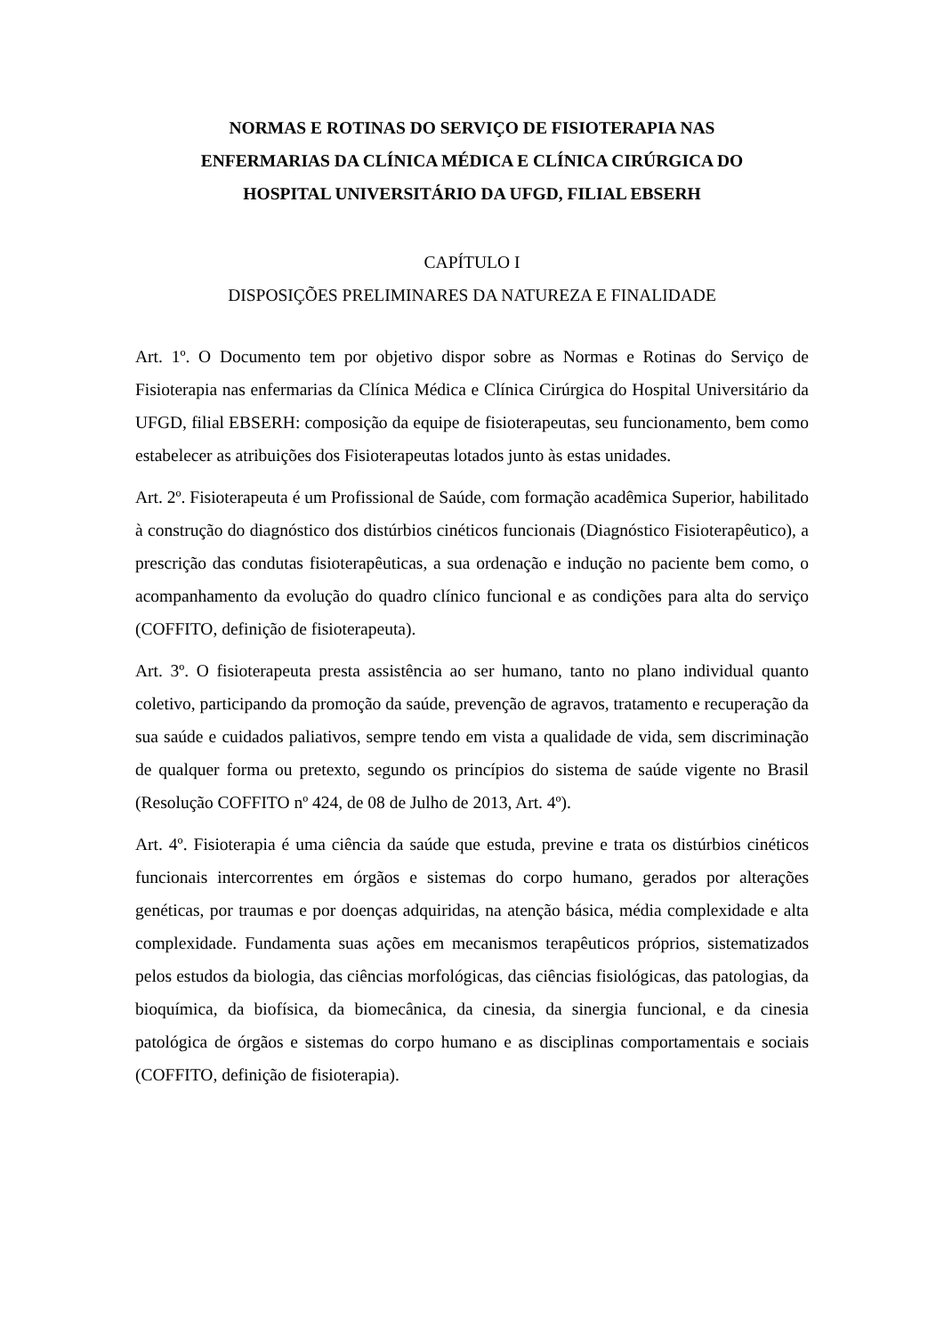NORMAS E ROTINAS DO SERVIÇO DE FISIOTERAPIA NAS
ENFERMARIAS DA CLÍNICA MÉDICA E CLÍNICA CIRÚRGICA DO
HOSPITAL UNIVERSITÁRIO DA UFGD, FILIAL EBSERH
CAPÍTULO I
DISPOSIÇÕES PRELIMINARES DA NATUREZA E FINALIDADE
Art. 1º. O Documento tem por objetivo dispor sobre as Normas e Rotinas do Serviço de Fisioterapia nas enfermarias da Clínica Médica e Clínica Cirúrgica do Hospital Universitário da UFGD, filial EBSERH: composição da equipe de fisioterapeutas, seu funcionamento, bem como estabelecer as atribuições dos Fisioterapeutas lotados junto às estas unidades.
Art. 2º. Fisioterapeuta é um Profissional de Saúde, com formação acadêmica Superior, habilitado à construção do diagnóstico dos distúrbios cinéticos funcionais (Diagnóstico Fisioterapêutico), a prescrição das condutas fisioterapêuticas, a sua ordenação e indução no paciente bem como, o acompanhamento da evolução do quadro clínico funcional e as condições para alta do serviço (COFFITO, definição de fisioterapeuta).
Art. 3º. O fisioterapeuta presta assistência ao ser humano, tanto no plano individual quanto coletivo, participando da promoção da saúde, prevenção de agravos, tratamento e recuperação da sua saúde e cuidados paliativos, sempre tendo em vista a qualidade de vida, sem discriminação de qualquer forma ou pretexto, segundo os princípios do sistema de saúde vigente no Brasil (Resolução COFFITO nº 424, de 08 de Julho de 2013, Art. 4º).
Art. 4º. Fisioterapia é uma ciência da saúde que estuda, previne e trata os distúrbios cinéticos funcionais intercorrentes em órgãos e sistemas do corpo humano, gerados por alterações genéticas, por traumas e por doenças adquiridas, na atenção básica, média complexidade e alta complexidade. Fundamenta suas ações em mecanismos terapêuticos próprios, sistematizados pelos estudos da biologia, das ciências morfológicas, das ciências fisiológicas, das patologias, da bioquímica, da biofísica, da biomecânica, da cinesia, da sinergia funcional, e da cinesia patológica de órgãos e sistemas do corpo humano e as disciplinas comportamentais e sociais (COFFITO, definição de fisioterapia).